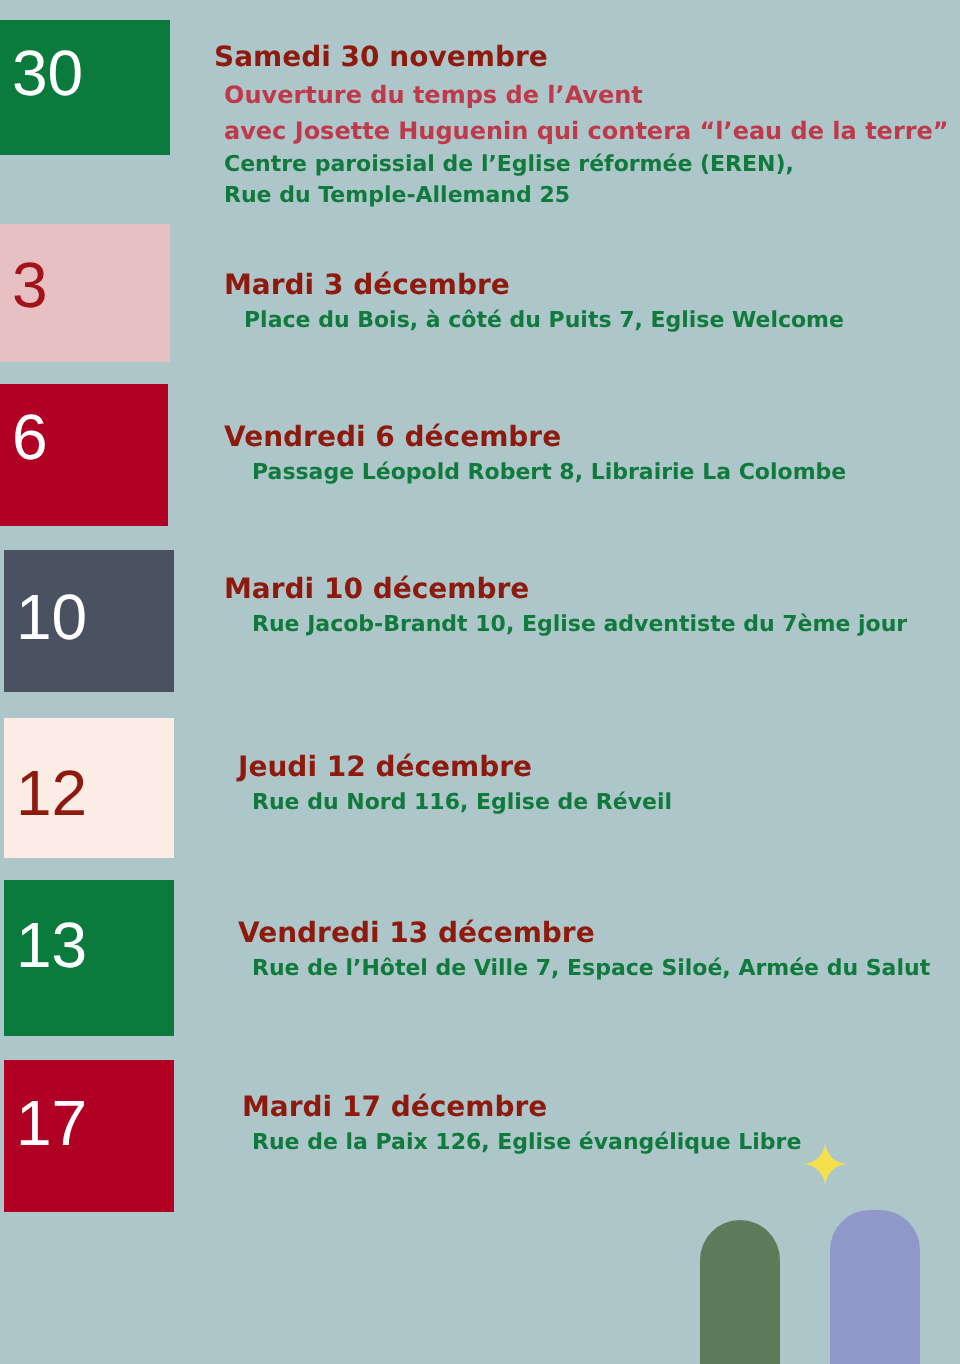30
Samedi 30 novembre
Ouverture du temps de l’Avent
avec Josette Huguenin qui contera “l’eau de la terre”
Centre paroissial de l’Eglise réformée (EREN),
Rue du Temple-Allemand 25
3
Mardi 3 décembre
Place du Bois, à côté du Puits 7, Eglise Welcome
6
Vendredi 6 décembre
Passage Léopold Robert 8, Librairie La Colombe
10
Mardi 10 décembre
Rue Jacob-Brandt 10, Eglise adventiste du 7ème jour
12
Jeudi 12 décembre
Rue du Nord 116, Eglise de Réveil
13
Vendredi 13 décembre
Rue de l’Hôtel de Ville 7, Espace Siloé, Armée du Salut
17
Mardi 17 décembre
Rue de la Paix 126, Eglise évangélique Libre
✦